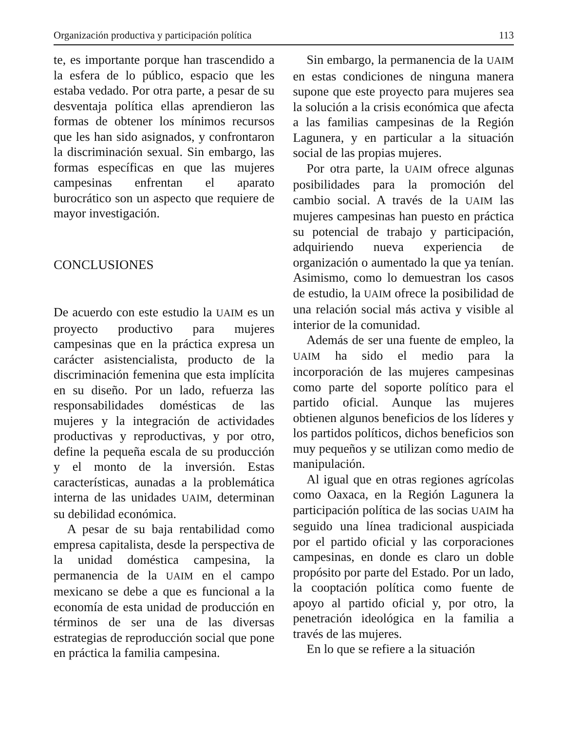Organización productiva y participación política 113
te, es importante porque han trascendido a la esfera de lo público, espacio que les estaba vedado. Por otra parte, a pesar de su desventaja política ellas aprendieron las formas de obtener los mínimos recursos que les han sido asignados, y confrontaron la discriminación sexual. Sin embargo, las formas específicas en que las mujeres campesinas enfrentan el aparato burocrático son un aspecto que requiere de mayor investigación.
CONCLUSIONES
De acuerdo con este estudio la UAIM es un proyecto productivo para mujeres campesinas que en la práctica expresa un carácter asistencialista, producto de la discriminación femenina que esta implícita en su diseño. Por un lado, refuerza las responsabilidades domésticas de las mujeres y la integración de actividades productivas y reproductivas, y por otro, define la pequeña escala de su producción y el monto de la inversión. Estas características, aunadas a la problemática interna de las unidades UAIM, determinan su debilidad económica.
A pesar de su baja rentabilidad como empresa capitalista, desde la perspectiva de la unidad doméstica campesina, la permanencia de la UAIM en el campo mexicano se debe a que es funcional a la economía de esta unidad de producción en términos de ser una de las diversas estrategias de reproducción social que pone en práctica la familia campesina.
Sin embargo, la permanencia de la UAIM en estas condiciones de ninguna manera supone que este proyecto para mujeres sea la solución a la crisis económica que afecta a las familias campesinas de la Región Lagunera, y en particular a la situación social de las propias mujeres.
Por otra parte, la UAIM ofrece algunas posibilidades para la promoción del cambio social. A través de la UAIM las mujeres campesinas han puesto en práctica su potencial de trabajo y participación, adquiriendo nueva experiencia de organización o aumentado la que ya tenían. Asimismo, como lo demuestran los casos de estudio, la UAIM ofrece la posibilidad de una relación social más activa y visible al interior de la comunidad.
Además de ser una fuente de empleo, la UAIM ha sido el medio para la incorporación de las mujeres campesinas como parte del soporte político para el partido oficial. Aunque las mujeres obtienen algunos beneficios de los líderes y los partidos políticos, dichos beneficios son muy pequeños y se utilizan como medio de manipulación.
Al igual que en otras regiones agrícolas como Oaxaca, en la Región Lagunera la participación política de las socias UAIM ha seguido una línea tradicional auspiciada por el partido oficial y las corporaciones campesinas, en donde es claro un doble propósito por parte del Estado. Por un lado, la cooptación política como fuente de apoyo al partido oficial y, por otro, la penetración ideológica en la familia a través de las mujeres.
En lo que se refiere a la situación